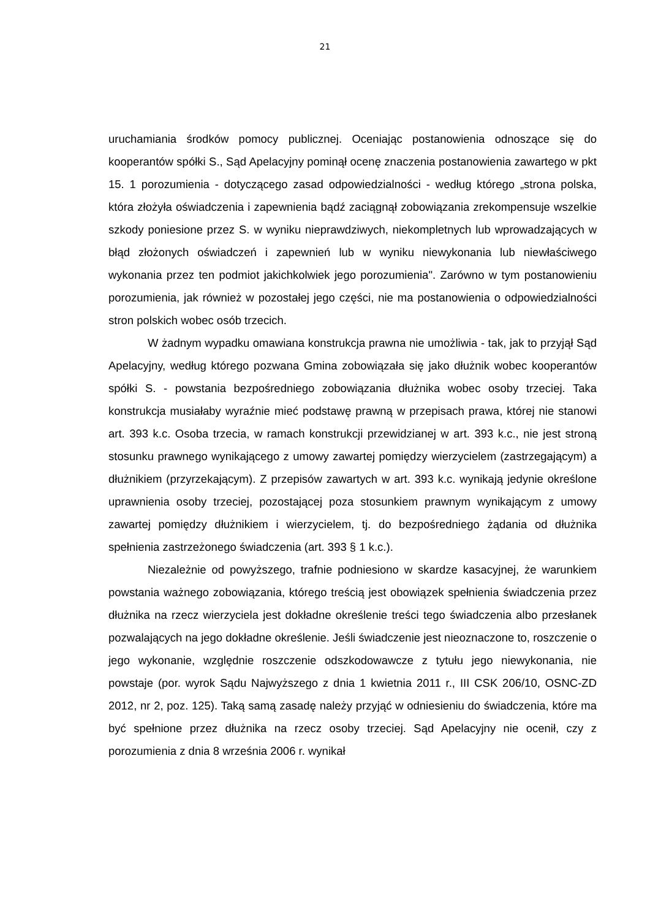21
uruchamiania środków pomocy publicznej. Oceniając postanowienia odnoszące się do kooperantów spółki S., Sąd Apelacyjny pominął ocenę znaczenia postanowienia zawartego w pkt 15. 1 porozumienia - dotyczącego zasad odpowiedzialności - według którego „strona polska, która złożyła oświadczenia i zapewnienia bądź zaciągnął zobowiązania zrekompensuje wszelkie szkody poniesione przez S. w wyniku nieprawdziwych, niekompletnych lub wprowadzających w błąd złożonych oświadczeń i zapewnień lub w wyniku niewykonania lub niewłaściwego wykonania przez ten podmiot jakichkolwiek jego porozumienia". Zarówno w tym postanowieniu porozumienia, jak również w pozostałej jego części, nie ma postanowienia o odpowiedzialności stron polskich wobec osób trzecich.
W żadnym wypadku omawiana konstrukcja prawna nie umożliwia - tak, jak to przyjął Sąd Apelacyjny, według którego pozwana Gmina zobowiązała się jako dłużnik wobec kooperantów spółki S. - powstania bezpośredniego zobowiązania dłużnika wobec osoby trzeciej. Taka konstrukcja musiałaby wyraźnie mieć podstawę prawną w przepisach prawa, której nie stanowi art. 393 k.c. Osoba trzecia, w ramach konstrukcji przewidzianej w art. 393 k.c., nie jest stroną stosunku prawnego wynikającego z umowy zawartej pomiędzy wierzycielem (zastrzegającym) a dłużnikiem (przyrzekającym). Z przepisów zawartych w art. 393 k.c. wynikają jedynie określone uprawnienia osoby trzeciej, pozostającej poza stosunkiem prawnym wynikającym z umowy zawartej pomiędzy dłużnikiem i wierzycielem, tj. do bezpośredniego żądania od dłużnika spełnienia zastrzeżonego świadczenia (art. 393 § 1 k.c.).
Niezależnie od powyższego, trafnie podniesiono w skardze kasacyjnej, że warunkiem powstania ważnego zobowiązania, którego treścią jest obowiązek spełnienia świadczenia przez dłużnika na rzecz wierzyciela jest dokładne określenie treści tego świadczenia albo przesłanek pozwalających na jego dokładne określenie. Jeśli świadczenie jest nieoznaczone to, roszczenie o jego wykonanie, względnie roszczenie odszkodowawcze z tytułu jego niewykonania, nie powstaje (por. wyrok Sądu Najwyższego z dnia 1 kwietnia 2011 r., III CSK 206/10, OSNC-ZD 2012, nr 2, poz. 125). Taką samą zasadę należy przyjąć w odniesieniu do świadczenia, które ma być spełnione przez dłużnika na rzecz osoby trzeciej. Sąd Apelacyjny nie ocenił, czy z porozumienia z dnia 8 września 2006 r. wynikał